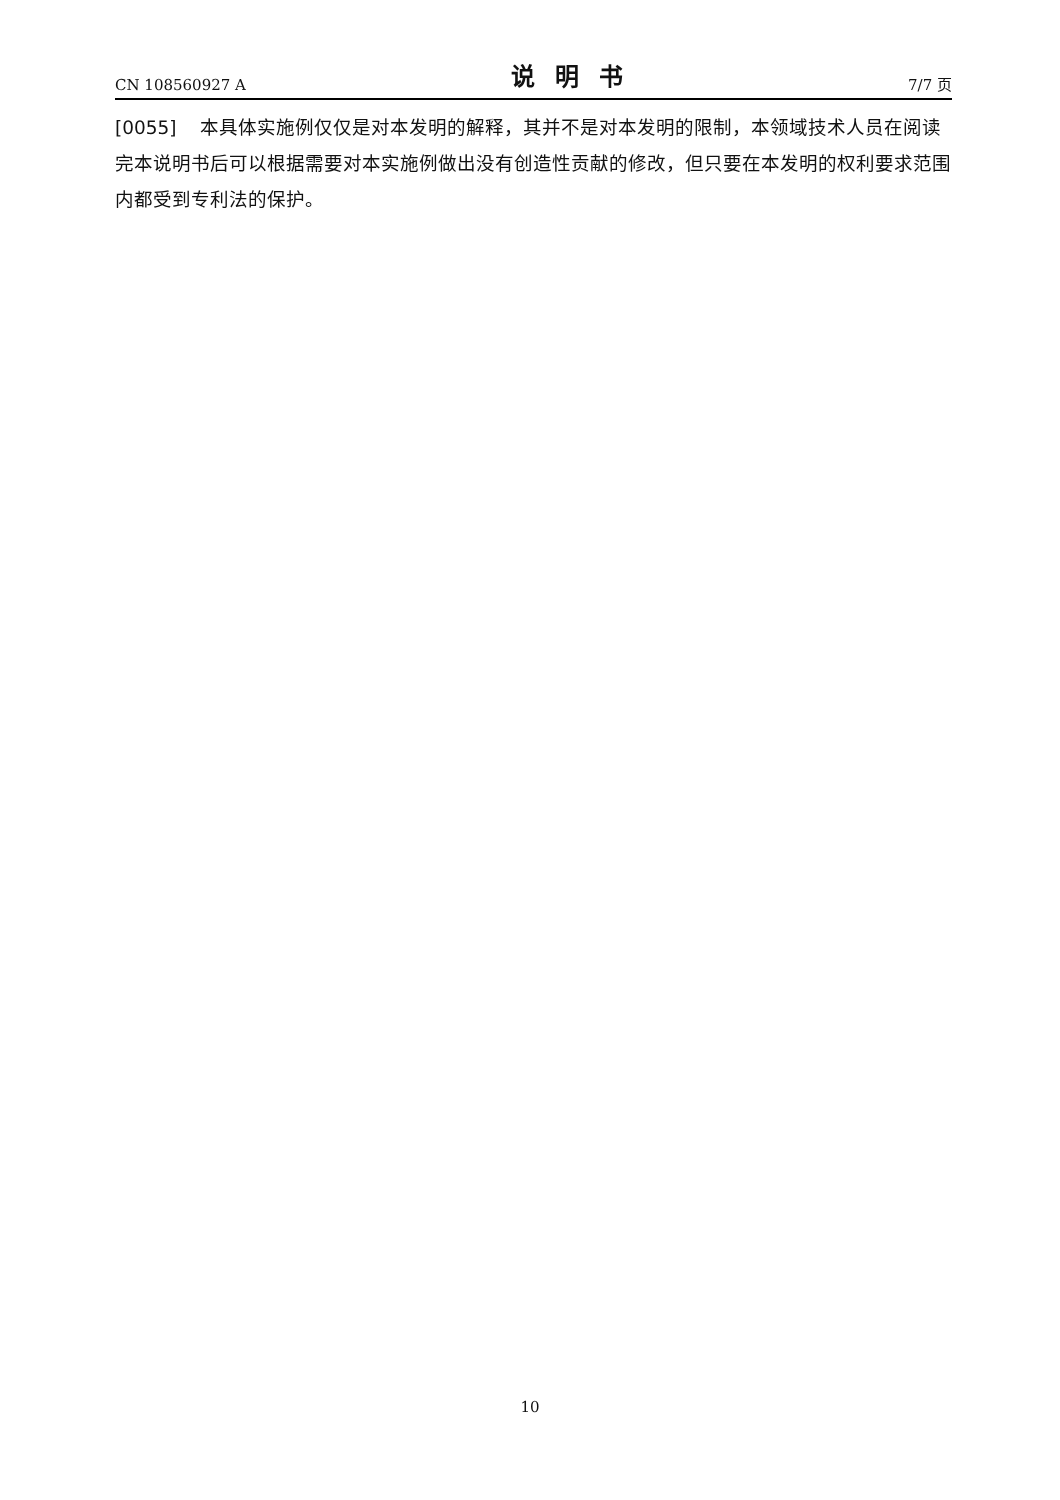CN 108560927 A 说明书 7/7 页
[0055] 本具体实施例仅仅是对本发明的解释，其并不是对本发明的限制，本领域技术人员在阅读完本说明书后可以根据需要对本实施例做出没有创造性贡献的修改，但只要在本发明的权利要求范围内都受到专利法的保护。
10